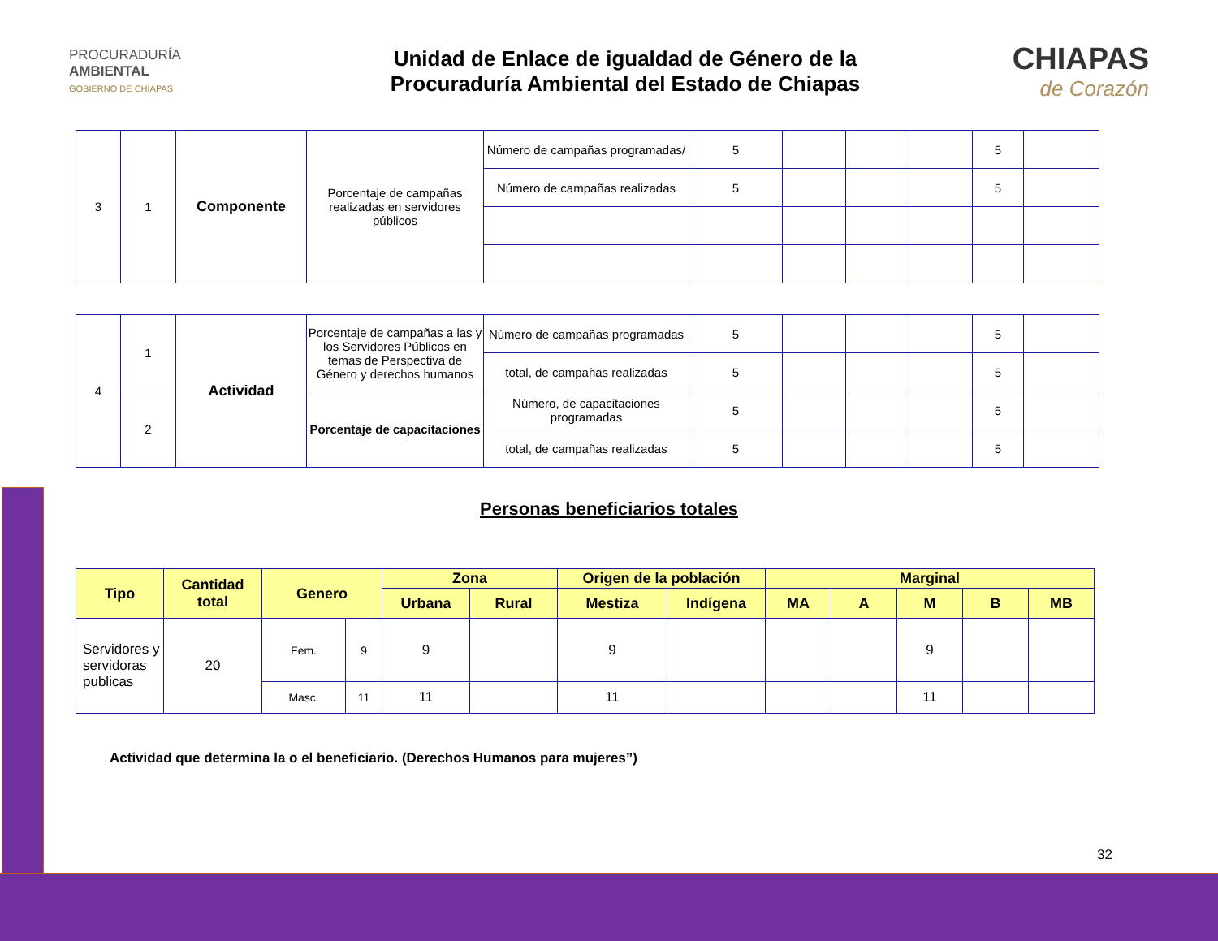PROCURADURÍA
AMBIENTAL
GOBIERNO DE CHIAPAS
Unidad de Enlace de igualdad de Género de la
Procuraduría Ambiental del Estado de Chiapas
CHIAPAS
de Corazón
| 3 | 1 | Componente | Porcentaje de campañas realizadas en servidores públicos | Número de campañas programadas/ | 5 | | | | 5 | |
| | | | | Número de campañas realizadas | 5 | | | | 5 | |
| 4 | 1 | Actividad | Porcentaje de campañas a las y los Servidores Públicos en temas de Perspectiva de Género y derechos humanos | Número de campañas programadas | 5 | | | | 5 | |
| | | | | total, de campañas realizadas | 5 | | | | 5 | |
| | 2 | | Porcentaje de capacitaciones | Número, de capacitaciones programadas | 5 | | | | 5 | |
| | | | | total, de campañas realizadas | 5 | | | | 5 | |
Personas beneficiarios totales
| Tipo | Cantidad total | Genero | | Zona | | Origen de la población | | Marginal | | | | |
| --- | --- | --- | --- | --- | --- | --- | --- | --- | --- | --- | --- | --- |
| | | | | Urbana | Rural | Mestiza | Indígena | MA | A | M | B | MB |
| Servidores y servidoras publicas | 20 | Fem. | 9 | 9 | | 9 | | | | 9 | | |
| | | Masc. | 11 | 11 | | 11 | | | | 11 | | |
Actividad que determina la o el beneficiario. (Derechos Humanos para mujeres”)
32